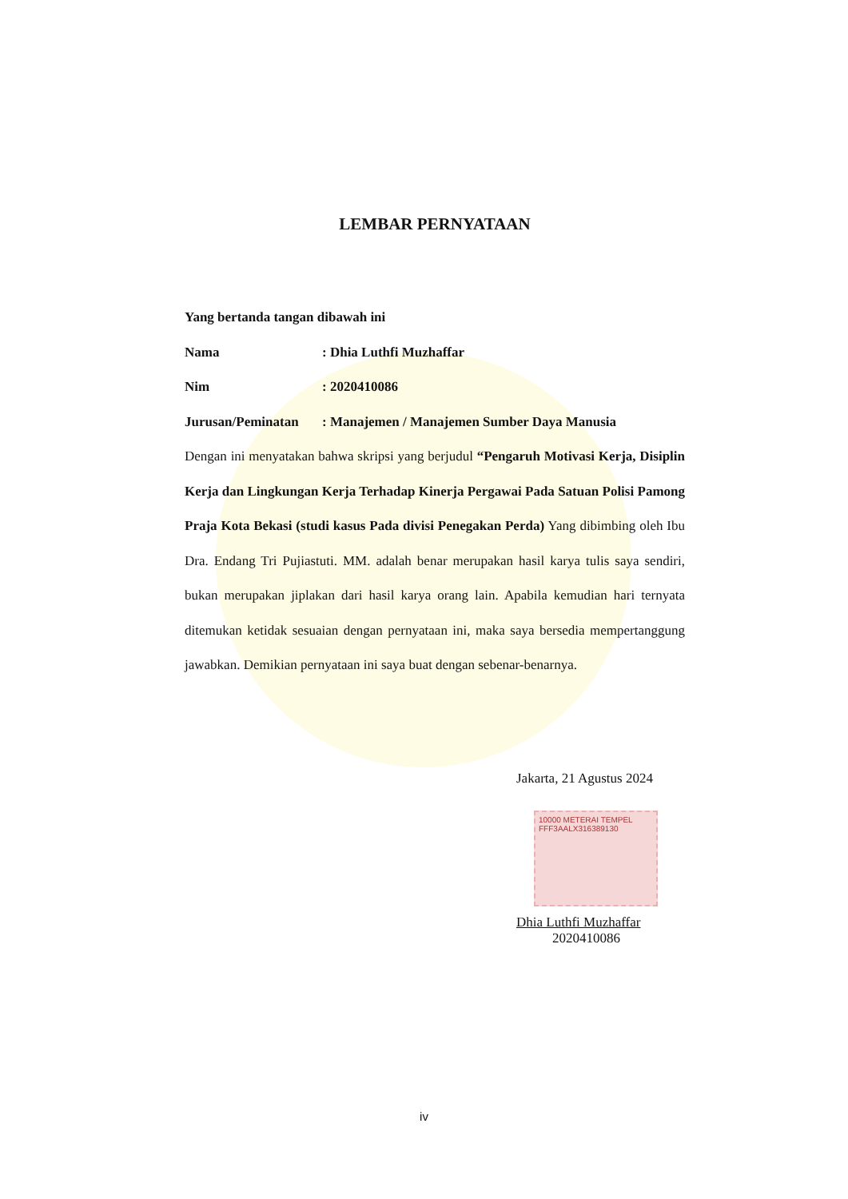LEMBAR PERNYATAAN
Yang bertanda tangan dibawah ini
Nama: Dhia Luthfi Muzhaffar
Nim: 2020410086
Jurusan/Peminatan: Manajemen / Manajemen Sumber Daya Manusia
Dengan ini menyatakan bahwa skripsi yang berjudul “Pengaruh Motivasi Kerja, Disiplin Kerja dan Lingkungan Kerja Terhadap Kinerja Pergawai Pada Satuan Polisi Pamong Praja Kota Bekasi (studi kasus Pada divisi Penegakan Perda) Yang dibimbing oleh Ibu Dra. Endang Tri Pujiastuti. MM. adalah benar merupakan hasil karya tulis saya sendiri, bukan merupakan jiplakan dari hasil karya orang lain. Apabila kemudian hari ternyata ditemukan ketidak sesuaian dengan pernyataan ini, maka saya bersedia mempertanggung jawabkan. Demikian pernyataan ini saya buat dengan sebenar-benarnya.
Jakarta, 21 Agustus 2024
10000 METERAI TEMPEL
FFF3AALX316389130
Dhia Luthfi Muzhaffar
2020410086
iv